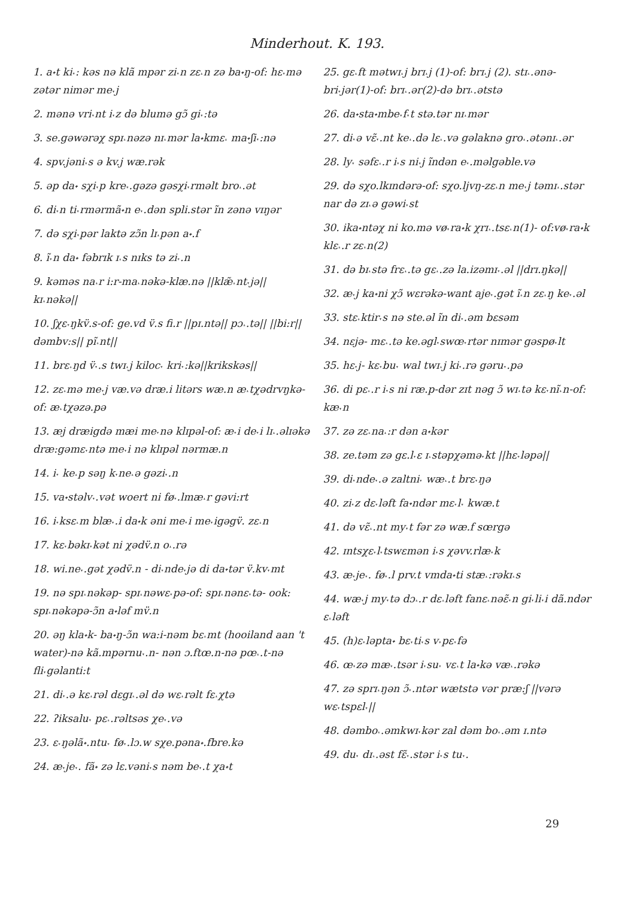Minderhout. K. 193.
1. a˖t ki˕: kəs nə klã mpər zi˕n zɛ˔n zə ba˖ŋ-of: hɛ˕mə zətər nimər me˕j
2. mənə vri˕nt i˕z də blumə gɔ̃ gi˕:tə
3. se.gəwərəχ spɪ˔nəzə nɪ˔mər la˖kmɛ˔ ma˖ʃi˕:nə
4. spv.jəni˕s ə kv.j wæ.rək
5. əp da˖ sχi˕p kre˕.gəzə gəsχi˕rməlt bro˔.ət
6. di˕n ti˕rmərmã˖n e˕.dən spli.stər ĩn zənə vɪŋər
7. də sχi˕pər laktə zɔ̃n lɪ˔pən a˖.f
8. ĩ˕n da˖ fəbrɪk ɪ˔s nɪks tə zi˕.n
9. kəməs na˔r i:r-ma˔nəkə-klæ.nə ||klæ̃˔nt˕jə|| kɪ˔nəkə||
10. ʃχɛ˕ŋkv̈.s-of: ge.vd v̈.s fi.r ||pɪ.ntə|| pɔ˔.tə|| ||bi:r|| dəmbv:s|| pĩ˔nt||
11. brɛ˔ŋd v̈˕.s twɪ˔j kiloc˕ kri˕:kə||krikskəs||
12. zɛ˔mə me˕j væ.və dræ.i litərs wæ.n æ˔tχədrvŋkə-of: æ˔tχəzə.pə
13. æj dræigdə mæi me˕nə klɪpəl-of: æ˕i de˕i lɪ˔.əlɪəkə dræ:gəmɛ˕ntə me˕i nə klɪpəl nərmæ.n
14. i˕ ke˔p səŋ k˕ne˔ə gəzi˕.n
15. va˖stəlv˕.vət woert ni fø˕.lmæ˔r gəvi:rt
16. i˕ksɛ˔m blæ˕.i da˖k əni me˕i me˕igəgv̈. zɛ˔n
17. kɛ˕bəkɪ˕kət ni χədv̈.n o˔.rə
18. wi.ne˕.gət χədv̈.n - di˕nde˕jə di da˖tər v̈.kv˕mt
19. nə spɪ˔nəkəp- spɪ˔nəwɛ˕pə-of: spɪ˔nənɛ˕tə- ook: spɪ˔nəkəpə-ɔ̃n a˖ləf mv̈.n
20. əŋ kla˖k- ba˖ŋ-ɔ̃n wa:i-nəm bɛ˔mt (hooiland aan 't water)-nə kã.mpərnu˕.n- nən ɔ.ftœ.n-nə pœ˔.t-nə fli˕gəlanti:t
21. di˕.ə kɛ˔rəl dɛgɪ˔.əl də wɛ˔rəlt fɛ˔χtə
22. ʔiksalu˕ pɛ˔.rəltsəs χe˕.və
23. ɛ˕ŋəlã˖.ntu˕ fø˕.lɔ.w sχe.pəna˖.fbre.kə
24. æ˕je˕. fã˖ zə lɛ.vəni˕s nəm be˕.t χa˖t
25. gɛ˔ft mətwɪ˔j brɪ˔j (1)-of: brɪ˔j (2). stɪ˔.ənə-bri˕jər(1)-of: brɪ˔.ər(2)-də brɪ˔.ətstə
26. da˖sta˖mbe˕f˕t stə.tər nɪ˔mər
27. di˕ə vɛ̃˕.nt ke˔.də lɛ˔.və gəlaknə gro˔.ətənɪ˔.ər
28. ly˕ səfɛ˔.r i˕s ni˕j ĩndən e˕.məlgəble.və
29. də sχo.lkɪndərə-of: sχo.ljvŋ-zɛ˔n me˕j təmɪ˔.stər nar də zɪ˔ə gəwi˕st
30. ika˖ntəχ ni ko.mə vø˕ra˖k χrɪ˔.tsɛ˔n(1)- of:vø˕ra˖k klɛ˔.r zɛ˔n(2)
31. də bɪ˔stə frɛ˔.tə gɛ˔.zə la.izəmɪ˕.əl ||drɪ.ŋkə||
32. æ˕j ka˖ni χɔ̃ wɛrəkə-want aje˕.gət ĩ˔n zɛ˔ŋ ke˕.əl
33. stɛ˔ktir˕s nə ste.əl ĩn di˕.əm bɛsəm
34. nɛjə- mɛ˔.tə ke.əgl˕swœ˕rtər nɪmər gəspø˕lt
35. hɛ˕j- kɛ˕bu˕ wal twɪ˔j ki˕.rə gəru˕.pə
36. di pɛ˔.r i˕s ni ræ.p-dər zɪt nəg ɔ̃ wɪ˔tə kɛ˕nĩ˔n-of: kæ˕n
37. zə zɛ˔na˔:r dən a˖kər
38. ze.təm zə gɛ.l˕ɛ ɪ˔stəpχəmə˕kt ||hɛ˕ləpə||
39. di˕nde˕.ə zaltni˕ wæ˔.t brɛ˕ŋə
40. zi˕z dɛ˕ləft fa˖ndər mɛ˕l˕ kwæ.t
41. də vɛ̃˔.nt my˕t fər zə wæ.f sœrgə
42. ɪntsχɛ˕l˕tswɛmən i˕s χəvv.rlæ˕k
43. æ˕je˕. fø˕.l prv.t vmda˖ti stæ˔:rəkɪ˔s
44. wæ˕j my˕tə dɔ˔.r dɛ˔ləft fanɛ˔nəɛ̃˕n gi˕li˕i dã.ndər ɛ˔ləft
45. (h)ɛ˕ləpta˖ bɛ˕ti˕s v˕pɛ˕fə
46. œ˕zə mæ˕.tsər i˕su˕ vɛ˔t la˖kə væ˔.rəkə
47. zə sprɪ˔ŋən ɔ̃˕.ntər wætstə vər præ:ʃ ||vərə wɛ˕tspɛl˕||
48. dəmbo˔.əmkwɪ˕kər zal dəm bo˔.əm ɪ.ntə
49. du˕ dɪ˔.əst fɛ̃˕.stər i˕s tu˕.
29